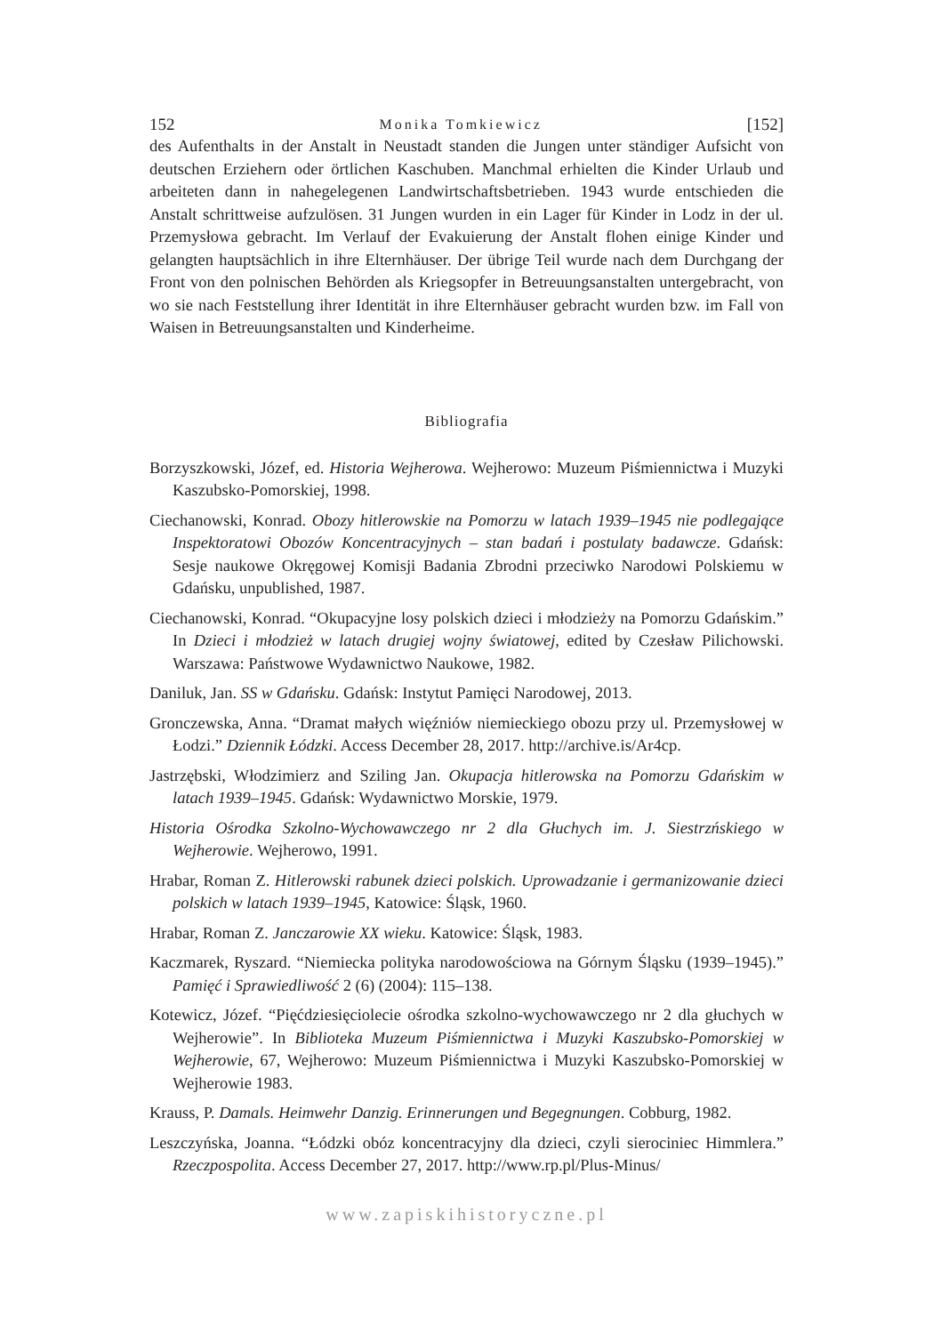152 Monika Tomkiewicz [152]
des Aufenthalts in der Anstalt in Neustadt standen die Jungen unter ständiger Aufsicht von deutschen Erziehern oder örtlichen Kaschuben. Manchmal erhielten die Kinder Urlaub und arbeiteten dann in nahegelegenen Landwirtschaftsbetrieben. 1943 wurde entschieden die Anstalt schrittweise aufzulösen. 31 Jungen wurden in ein Lager für Kinder in Lodz in der ul. Przemysłowa gebracht. Im Verlauf der Evakuierung der Anstalt flohen einige Kinder und gelangten hauptsächlich in ihre Elternhäuser. Der übrige Teil wurde nach dem Durchgang der Front von den polnischen Behörden als Kriegsopfer in Betreuungsanstalten untergebracht, von wo sie nach Feststellung ihrer Identität in ihre Elternhäuser gebracht wurden bzw. im Fall von Waisen in Betreuungsanstalten und Kinderheime.
Bibliografia
Borzyszkowski, Józef, ed. Historia Wejherowa. Wejherowo: Muzeum Piśmiennictwa i Muzyki Kaszubsko-Pomorskiej, 1998.
Ciechanowski, Konrad. Obozy hitlerowskie na Pomorzu w latach 1939–1945 nie podlegające Inspektoratowi Obozów Koncentracyjnych – stan badań i postulaty badawcze. Gdańsk: Sesje naukowe Okręgowej Komisji Badania Zbrodni przeciwko Narodowi Polskiemu w Gdańsku, unpublished, 1987.
Ciechanowski, Konrad. “Okupacyjne losy polskich dzieci i młodzieży na Pomorzu Gdańskim.” In Dzieci i młodzież w latach drugiej wojny światowej, edited by Czesław Pilichowski. Warszawa: Państwowe Wydawnictwo Naukowe, 1982.
Daniluk, Jan. SS w Gdańsku. Gdańsk: Instytut Pamięci Narodowej, 2013.
Gronczewska, Anna. “Dramat małych więźniów niemieckiego obozu przy ul. Przemysłowej w Łodzi.” Dziennik Łódzki. Access December 28, 2017. http://archive.is/Ar4cp.
Jastrzębski, Włodzimierz and Sziling Jan. Okupacja hitlerowska na Pomorzu Gdańskim w latach 1939–1945. Gdańsk: Wydawnictwo Morskie, 1979.
Historia Ośrodka Szkolno-Wychowawczego nr 2 dla Głuchych im. J. Siestrzńskiego w Wejherowie. Wejherowo, 1991.
Hrabar, Roman Z. Hitlerowski rabunek dzieci polskich. Uprowadzanie i germanizowanie dzieci polskich w latach 1939–1945, Katowice: Śląsk, 1960.
Hrabar, Roman Z. Janczarowie XX wieku. Katowice: Śląsk, 1983.
Kaczmarek, Ryszard. “Niemiecka polityka narodowościowa na Górnym Śląsku (1939–1945).” Pamięć i Sprawiedliwość 2 (6) (2004): 115–138.
Kotewicz, Józef. “Pięćdziesięciolecie ośrodka szkolno-wychowawczego nr 2 dla głuchych w Wejherowie”. In Biblioteka Muzeum Piśmiennictwa i Muzyki Kaszubsko-Pomorskiej w Wejherowie, 67, Wejherowo: Muzeum Piśmiennictwa i Muzyki Kaszubsko-Pomorskiej w Wejherowie 1983.
Krauss, P. Damals. Heimwehr Danzig. Erinnerungen und Begegnungen. Cobburg, 1982.
Leszczyńska, Joanna. “Łódzki obóz koncentracyjny dla dzieci, czyli sierociniec Himmlera.” Rzeczpospolita. Access December 27, 2017. http://www.rp.pl/Plus-Minus/
www.zapiskihistoryczne.pl